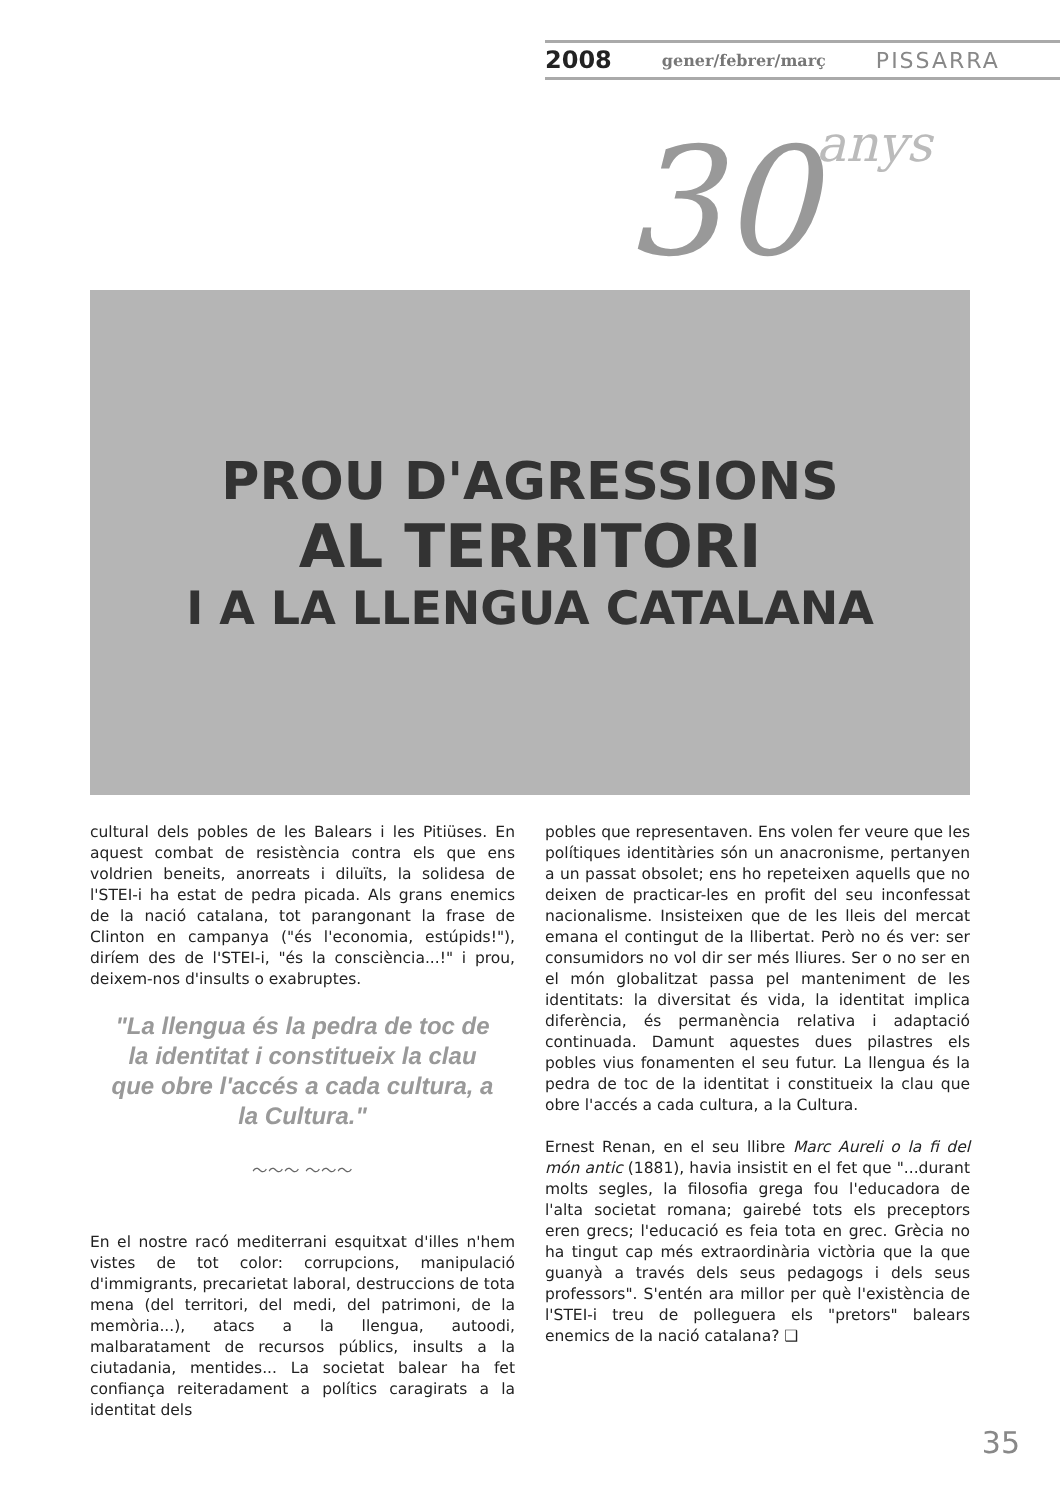2008 gener/febrer/març PISSARRA
30anys
PROU D'AGRESSIONS
AL TERRITORI
I A LA LLENGUA CATALANA
cultural dels pobles de les Balears i les Pitiüses. En aquest combat de resistència contra els que ens voldrien beneits, anorreats i diluïts, la solidesa de l'STEI-i ha estat de pedra picada. Als grans enemics de la nació catalana, tot parangonant la frase de Clinton en campanya ("és l'economia, estúpids!"), diríem des de l'STEI-i, "és la consciència...!" i prou, deixem-nos d'insults o exabruptes.
"La llengua és la pedra de toc de la identitat i constitueix la clau que obre l'accés a cada cultura, a la Cultura."
〜〜〜 〜〜〜
En el nostre racó mediterrani esquitxat d'illes n'hem vistes de tot color: corrupcions, manipulació d'immigrants, precarietat laboral, destruccions de tota mena (del territori, del medi, del patrimoni, de la memòria...), atacs a la llengua, autoodi, malbaratament de recursos públics, insults a la ciutadania, mentides... La societat balear ha fet confiança reiteradament a polítics caragirats a la identitat dels
pobles que representaven. Ens volen fer veure que les polítiques identitàries són un anacronisme, pertanyen a un passat obsolet; ens ho repeteixen aquells que no deixen de practicar-les en profit del seu inconfessat nacionalisme. Insisteixen que de les lleis del mercat emana el contingut de la llibertat. Però no és ver: ser consumidors no vol dir ser més lliures. Ser o no ser en el món globalitzat passa pel manteniment de les identitats: la diversitat és vida, la identitat implica diferència, és permanència relativa i adaptació continuada. Damunt aquestes dues pilastres els pobles vius fonamenten el seu futur. La llengua és la pedra de toc de la identitat i constitueix la clau que obre l'accés a cada cultura, a la Cultura.
Ernest Renan, en el seu llibre Marc Aureli o la fi del món antic (1881), havia insistit en el fet que "...durant molts segles, la filosofia grega fou l'educadora de l'alta societat romana; gairebé tots els preceptors eren grecs; l'educació es feia tota en grec. Grècia no ha tingut cap més extraordinària victòria que la que guanyà a través dels seus pedagogs i dels seus professors". S'entén ara millor per què l'existència de l'STEI-i treu de polleguera els "pretors" balears enemics de la nació catalana? ❑
35